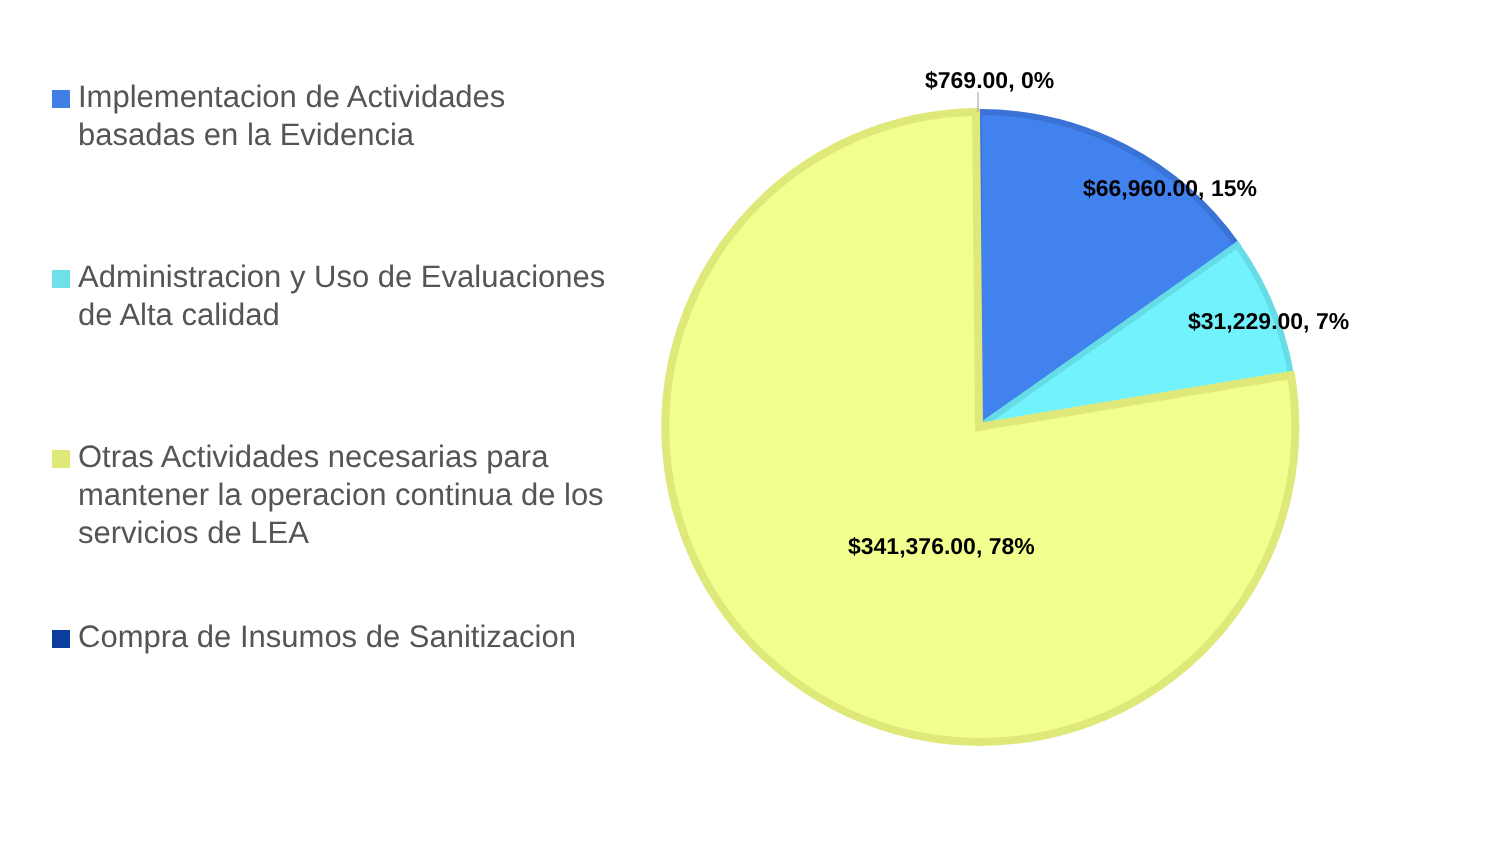Implementacion de Actividades basadas en la Evidencia
Administracion y Uso de Evaluaciones de Alta calidad
Otras Actividades necesarias para mantener la operacion continua de los servicios de LEA
Compra de Insumos de Sanitizacion
$769.00, 0%
$66,960.00, 15%
$31,229.00, 7%
$341,376.00, 78%